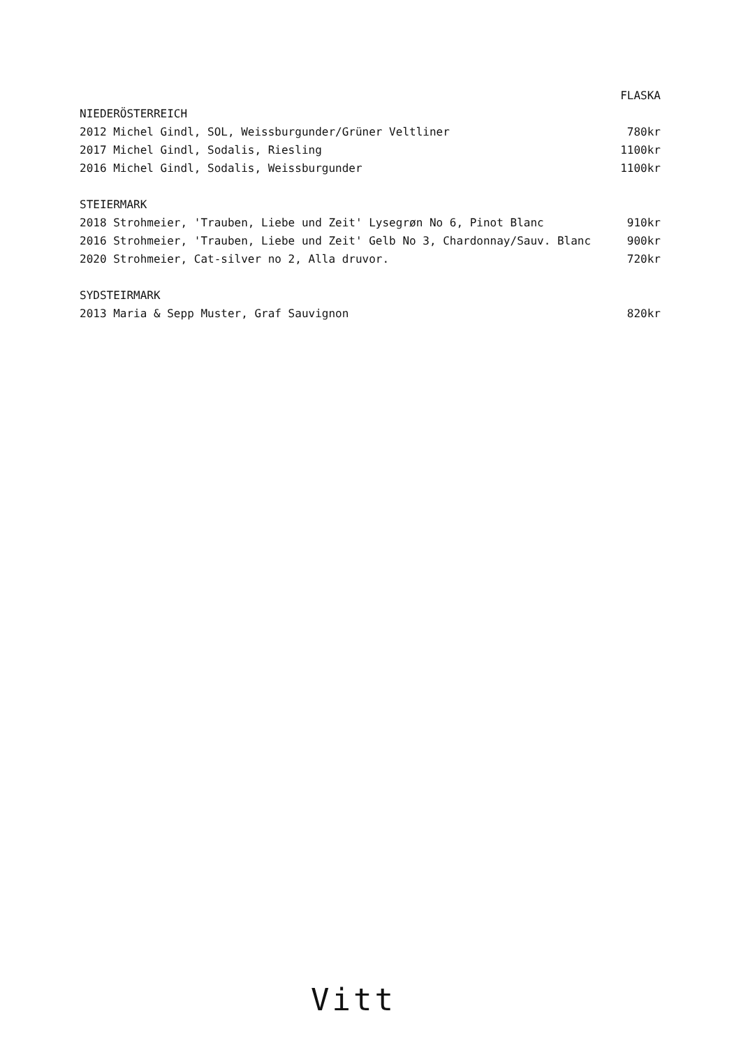FLASKA
NIEDERÖSTERREICH
2012 Michel Gindl, SOL, Weissburgunder/Grüner Veltliner 780kr
2017 Michel Gindl, Sodalis, Riesling 1100kr
2016 Michel Gindl, Sodalis, Weissburgunder 1100kr
STEIERMARK
2018 Strohmeier, 'Trauben, Liebe und Zeit' Lysegrøn No 6, Pinot Blanc 910kr
2016 Strohmeier, 'Trauben, Liebe und Zeit' Gelb No 3, Chardonnay/Sauv. Blanc 900kr
2020 Strohmeier, Cat-silver no 2, Alla druvor. 720kr
SYDSTEIRMARK
2013 Maria & Sepp Muster, Graf Sauvignon 820kr
Vitt